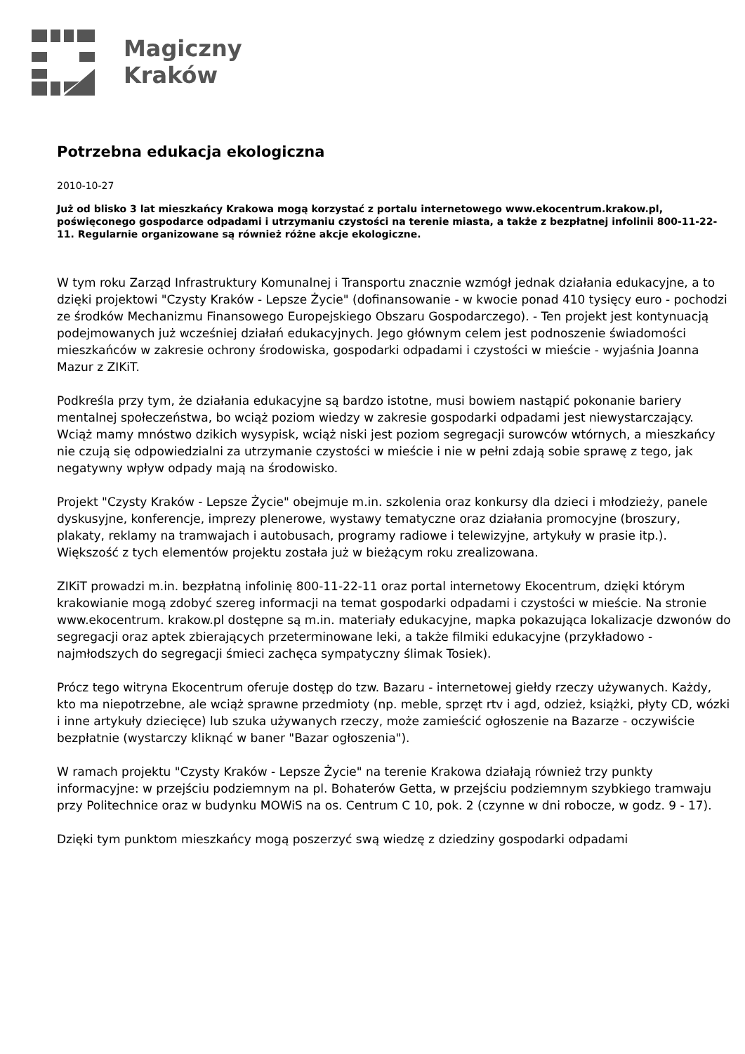Magiczny
Kraków
Potrzebna edukacja ekologiczna
2010-10-27
Już od blisko 3 lat mieszkańcy Krakowa mogą korzystać z portalu internetowego www.ekocentrum.krakow.pl, poświęconego gospodarce odpadami i utrzymaniu czystości na terenie miasta, a także z bezpłatnej infolinii 800-11-22-11. Regularnie organizowane są również różne akcje ekologiczne.
W tym roku Zarząd Infrastruktury Komunalnej i Transportu znacznie wzmógł jednak działania edukacyjne, a to dzięki projektowi "Czysty Kraków - Lepsze Życie" (dofinansowanie - w kwocie ponad 410 tysięcy euro - pochodzi ze środków Mechanizmu Finansowego Europejskiego Obszaru Gospodarczego). - Ten projekt jest kontynuacją podejmowanych już wcześniej działań edukacyjnych. Jego głównym celem jest podnoszenie świadomości mieszkańców w zakresie ochrony środowiska, gospodarki odpadami i czystości w mieście - wyjaśnia Joanna Mazur z ZIKiT.
Podkreśla przy tym, że działania edukacyjne są bardzo istotne, musi bowiem nastąpić pokonanie bariery mentalnej społeczeństwa, bo wciąż poziom wiedzy w zakresie gospodarki odpadami jest niewystarczający. Wciąż mamy mnóstwo dzikich wysypisk, wciąż niski jest poziom segregacji surowców wtórnych, a mieszkańcy nie czują się odpowiedzialni za utrzymanie czystości w mieście i nie w pełni zdają sobie sprawę z tego, jak negatywny wpływ odpady mają na środowisko.
Projekt "Czysty Kraków - Lepsze Życie" obejmuje m.in. szkolenia oraz konkursy dla dzieci i młodzieży, panele dyskusyjne, konferencje, imprezy plenerowe, wystawy tematyczne oraz działania promocyjne (broszury, plakaty, reklamy na tramwajach i autobusach, programy radiowe i telewizyjne, artykuły w prasie itp.). Większość z tych elementów projektu została już w bieżącym roku zrealizowana.
ZIKiT prowadzi m.in. bezpłatną infolinię 800-11-22-11 oraz portal internetowy Ekocentrum, dzięki którym krakowianie mogą zdobyć szereg informacji na temat gospodarki odpadami i czystości w mieście. Na stronie www.ekocentrum. krakow.pl dostępne są m.in. materiały edukacyjne, mapka pokazująca lokalizacje dzwonów do segregacji oraz aptek zbierających przeterminowane leki, a także filmiki edukacyjne (przykładowo - najmłodszych do segregacji śmieci zachęca sympatyczny ślimak Tosiek).
Prócz tego witryna Ekocentrum oferuje dostęp do tzw. Bazaru - internetowej giełdy rzeczy używanych. Każdy, kto ma niepotrzebne, ale wciąż sprawne przedmioty (np. meble, sprzęt rtv i agd, odzież, książki, płyty CD, wózki i inne artykuły dziecięce) lub szuka używanych rzeczy, może zamieścić ogłoszenie na Bazarze - oczywiście bezpłatnie (wystarczy kliknąć w baner "Bazar ogłoszenia").
W ramach projektu "Czysty Kraków - Lepsze Życie" na terenie Krakowa działają również trzy punkty informacyjne: w przejściu podziemnym na pl. Bohaterów Getta, w przejściu podziemnym szybkiego tramwaju przy Politechnice oraz w budynku MOWiS na os. Centrum C 10, pok. 2 (czynne w dni robocze, w godz. 9 - 17).
Dzięki tym punktom mieszkańcy mogą poszerzyć swą wiedzę z dziedziny gospodarki odpadami